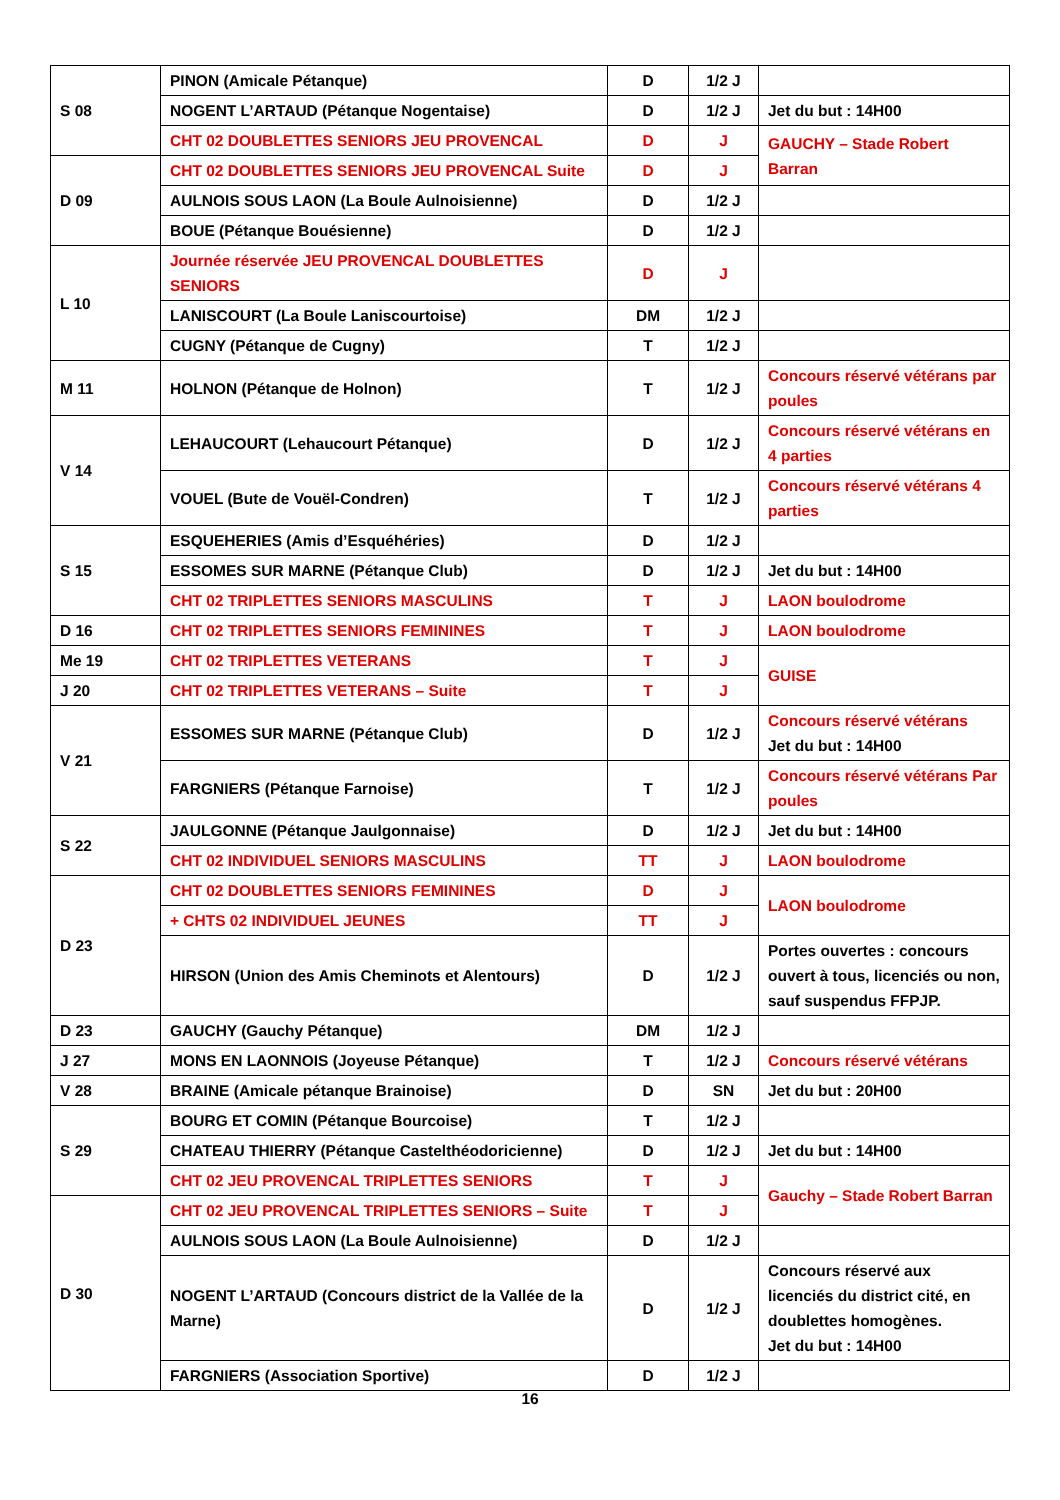| S 08 | PINON (Amicale Pétanque) | D | 1/2 J | |
| | NOGENT L’ARTAUD (Pétanque Nogentaise) | D | 1/2 J | Jet du but : 14H00 |
| | CHT 02 DOUBLETTES SENIORS JEU PROVENCAL | D | J | GAUCHY – Stade Robert Barran |
| D 09 | CHT 02 DOUBLETTES SENIORS JEU PROVENCAL Suite | D | J | |
| | AULNOIS SOUS LAON (La Boule Aulnoisienne) | D | 1/2 J | |
| | BOUE (Pétanque Bouésienne) | D | 1/2 J | |
| L 10 | Journée réservée JEU PROVENCAL DOUBLETTES SENIORS | D | J | |
| | LANISCOURT (La Boule Laniscourtoise) | DM | 1/2 J | |
| | CUGNY (Pétanque de Cugny) | T | 1/2 J | |
| M 11 | HOLNON (Pétanque de Holnon) | T | 1/2 J | Concours réservé vétérans par poules |
| V 14 | LEHAUCOURT (Lehaucourt Pétanque) | D | 1/2 J | Concours réservé vétérans en 4 parties |
| | VOUEL (Bute de Vouël-Condren) | T | 1/2 J | Concours réservé vétérans 4 parties |
| S 15 | ESQUEHERIES (Amis d’Esquéhéries) | D | 1/2 J | |
| | ESSOMES SUR MARNE (Pétanque Club) | D | 1/2 J | Jet du but : 14H00 |
| | CHT 02 TRIPLETTES SENIORS MASCULINS | T | J | LAON boulodrome |
| D 16 | CHT 02 TRIPLETTES SENIORS FEMININES | T | J | LAON boulodrome |
| Me 19 | CHT 02 TRIPLETTES VETERANS | T | J | GUISE |
| J 20 | CHT 02 TRIPLETTES VETERANS – Suite | T | J | |
| V 21 | ESSOMES SUR MARNE (Pétanque Club) | D | 1/2 J | Concours réservé vétérans Jet du but : 14H00 |
| | FARGNIERS (Pétanque Farnoise) | T | 1/2 J | Concours réservé vétérans Par poules |
| S 22 | JAULGONNE (Pétanque Jaulgonnaise) | D | 1/2 J | Jet du but : 14H00 |
| | CHT 02 INDIVIDUEL SENIORS MASCULINS | TT | J | LAON boulodrome |
| D 23 | CHT 02 DOUBLETTES SENIORS FEMININES | D | J | LAON boulodrome |
| | + CHTS 02 INDIVIDUEL JEUNES | TT | J | |
| | HIRSON (Union des Amis Cheminots et Alentours) | D | 1/2 J | Portes ouvertes : concours ouvert à tous, licenciés ou non, sauf suspendus FFPJP. |
| D 23 | GAUCHY (Gauchy Pétanque) | DM | 1/2 J | |
| J 27 | MONS EN LAONNOIS (Joyeuse Pétanque) | T | 1/2 J | Concours réservé vétérans |
| V 28 | BRAINE (Amicale pétanque Brainoise) | D | SN | Jet du but : 20H00 |
| S 29 | BOURG ET COMIN (Pétanque Bourcoise) | T | 1/2 J | |
| | CHATEAU THIERRY (Pétanque Castelthéodoricienne) | D | 1/2 J | Jet du but : 14H00 |
| | CHT 02 JEU PROVENCAL TRIPLETTES SENIORS | T | J | Gauchy – Stade Robert Barran |
| D 30 | CHT 02 JEU PROVENCAL TRIPLETTES SENIORS – Suite | T | J | |
| | AULNOIS SOUS LAON (La Boule Aulnoisienne) | D | 1/2 J | |
| | NOGENT L’ARTAUD (Concours district de la Vallée de la Marne) | D | 1/2 J | Concours réservé aux licenciés du district cité, en doublettes homogènes. Jet du but : 14H00 |
| | FARGNIERS (Association Sportive) | D | 1/2 J | |
16